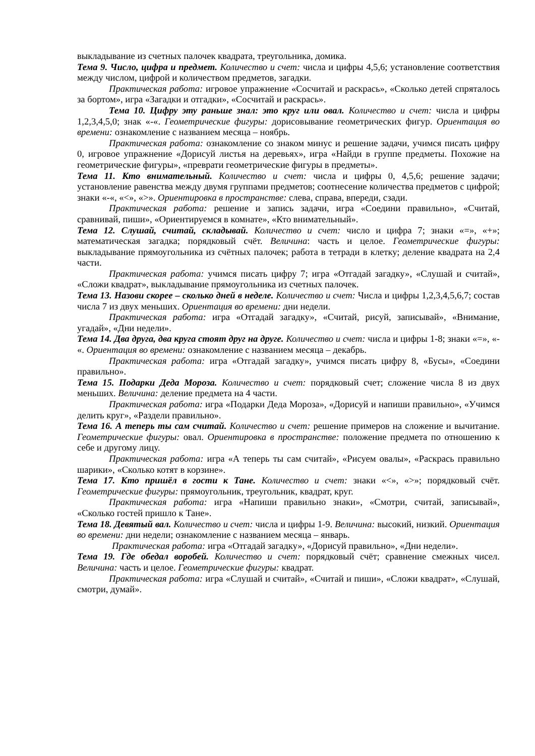выкладывание из счетных палочек квадрата, треугольника, домика.
Тема 9. Число, цифра и предмет. Количество и счет: числа и цифры 4,5,6; установление соответствия между числом, цифрой и количеством предметов, загадки.
Практическая работа: игровое упражнение «Сосчитай и раскрась», «Сколько детей спряталось за бортом», игра «Загадки и отгадки», «Сосчитай и раскрась».
Тема 10. Цифру эту раньше знал: это круг или овал. Количество и счет: числа и цифры 1,2,3,4,5,0; знак «-«. Геометрические фигуры: дорисовывание геометрических фигур. Ориентация во времени: ознакомление с названием месяца – ноябрь.
Практическая работа: ознакомление со знаком минус и решение задачи, учимся писать цифру 0, игровое упражнение «Дорисуй листья на деревьях», игра «Найди в группе предметы. Похожие на геометрические фигуры», «преврати геометрические фигуры в предметы».
Тема 11. Кто внимательный. Количество и счет: числа и цифры 0, 4,5,6; решение задачи; установление равенства между двумя группами предметов; соотнесение количества предметов с цифрой; знаки «-«, «<», «>». Ориентировка в пространстве: слева, справа, впереди, сзади.
Практическая работа: решение и запись задачи, игра «Соедини правильно», «Считай, сравнивай, пиши», «Ориентируемся в комнате», «Кто внимательный».
Тема 12. Слушай, считай, складывай. Количество и счет: число и цифра 7; знаки «=», «+»; математическая загадка; порядковый счёт. Величина: часть и целое. Геометрические фигуры: выкладывание прямоугольника из счётных палочек; работа в тетради в клетку; деление квадрата на 2,4 части.
Практическая работа: учимся писать цифру 7; игра «Отгадай загадку», «Слушай и считай», «Сложи квадрат», выкладывание прямоугольника из счетных палочек.
Тема 13. Назови скорее – сколько дней в неделе. Количество и счет: Числа и цифры 1,2,3,4,5,6,7; состав числа 7 из двух меньших. Ориентация во времени: дни недели.
Практическая работа: игра «Отгадай загадку», «Считай, рисуй, записывай», «Внимание, угадай», «Дни недели».
Тема 14. Два друга, два круга стоят друг на друге. Количество и счет: числа и цифры 1-8; знаки «=», «- «. Ориентация во времени: ознакомление с названием месяца – декабрь.
Практическая работа: игра «Отгадай загадку», учимся писать цифру 8, «Бусы», «Соедини правильно».
Тема 15. Подарки Деда Мороза. Количество и счет: порядковый счет; сложение числа 8 из двух меньших. Величина: деление предмета на 4 части.
Практическая работа: игра «Подарки Деда Мороза», «Дорисуй и напиши правильно», «Учимся делить круг», «Раздели правильно».
Тема 16. А теперь ты сам считай. Количество и счет: решение примеров на сложение и вычитание. Геометрические фигуры: овал. Ориентировка в пространстве: положение предмета по отношению к себе и другому лицу.
Практическая работа: игра «А теперь ты сам считай», «Рисуем овалы», «Раскрась правильно шарики», «Сколько котят в корзине».
Тема 17. Кто пришёл в гости к Тане. Количество и счет: знаки «<», «>»; порядковый счёт. Геометрические фигуры: прямоугольник, треугольник, квадрат, круг.
Практическая работа: игра «Напиши правильно знаки», «Смотри, считай, записывай», «Сколько гостей пришло к Тане».
Тема 18. Девятый вал. Количество и счет: числа и цифры 1-9. Величина: высокий, низкий. Ориентация во времени: дни недели; ознакомление с названием месяца – январь.
Практическая работа: игра «Отгадай загадку», «Дорисуй правильно», «Дни недели».
Тема 19. Где обедал воробей. Количество и счет: порядковый счёт; сравнение смежных чисел. Величина: часть и целое. Геометрические фигуры: квадрат.
Практическая работа: игра «Слушай и считай», «Считай и пиши», «Сложи квадрат», «Слушай, смотри, думай».